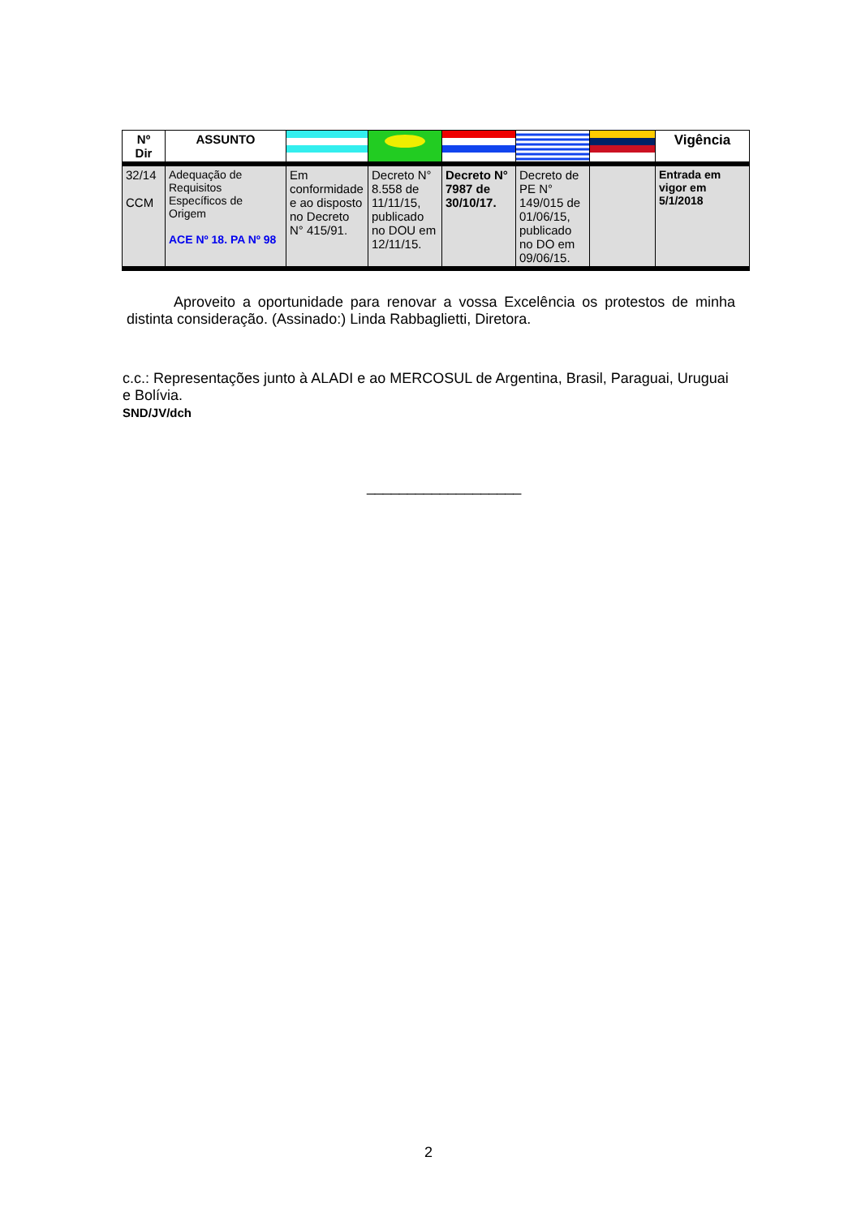| Nº Dir | ASSUNTO | | | | | | Vigência |
| --- | --- | --- | --- | --- | --- | --- | --- |
| 32/14 CCM | Adequação de Requisitos Específicos de Origem ACE Nº 18. PA Nº 98 | Em conformidade e ao disposto no Decreto N° 415/91. | Decreto N° 8.558 de 11/11/15, publicado no DOU em 12/11/15. | Decreto N° 7987 de 30/10/17. | Decreto de PE N° 149/015 de 01/06/15, publicado no DO em 09/06/15. | | Entrada em vigor em 5/1/2018 |
Aproveito a oportunidade para renovar a vossa Excelência os protestos de minha distinta consideração. (Assinado:) Linda Rabbaglietti, Diretora.
c.c.: Representações junto à ALADI e ao MERCOSUL de Argentina, Brasil, Paraguai, Uruguai e Bolívia.
SND/JV/dch
___________________
2